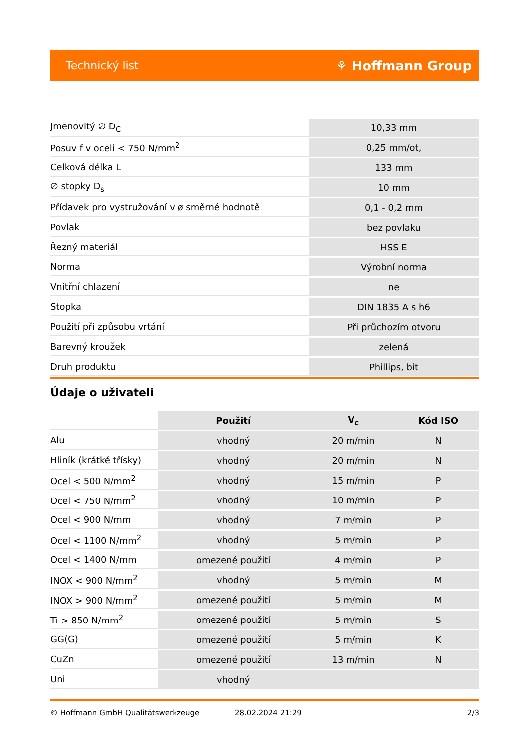Technický list ⚘ Hoffmann Group
| Jmenovitý ∅ D<sub>C</sub> | 10,33 mm |
| Posuv f v oceli < 750 N/mm<sup>2</sup> | 0,25 mm/ot, |
| Celková délka L | 133 mm |
| ∅ stopky D<sub>s</sub> | 10 mm |
| Přídavek pro vystružování v ø směrné hodnotě | 0,1 - 0,2 mm |
| Povlak | bez povlaku |
| Řezný materiál | HSS E |
| Norma | Výrobní norma |
| Vnitřní chlazení | ne |
| Stopka | DIN 1835 A s h6 |
| Použití při způsobu vrtání | Při průchozím otvoru |
| Barevný kroužek | zelená |
| Druh produktu | Phillips, bit |
Údaje o uživateli
| | Použití | V<sub>c</sub> | Kód ISO |
| --- | --- | --- | --- |
| Alu | vhodný | 20 m/min | N |
| Hliník (krátké třísky) | vhodný | 20 m/min | N |
| Ocel < 500 N/mm<sup>2</sup> | vhodný | 15 m/min | P |
| Ocel < 750 N/mm<sup>2</sup> | vhodný | 10 m/min | P |
| Ocel < 900 N/mm | vhodný | 7 m/min | P |
| Ocel < 1100 N/mm<sup>2</sup> | vhodný | 5 m/min | P |
| Ocel < 1400 N/mm | omezené použití | 4 m/min | P |
| INOX < 900 N/mm<sup>2</sup> | vhodný | 5 m/min | M |
| INOX > 900 N/mm<sup>2</sup> | omezené použití | 5 m/min | M |
| Ti > 850 N/mm<sup>2</sup> | omezené použití | 5 m/min | S |
| GG(G) | omezené použití | 5 m/min | K |
| CuZn | omezené použití | 13 m/min | N |
| Uni | vhodný | | |
© Hoffmann GmbH Qualitätswerkzeuge 28.02.2024 21:29 2/3